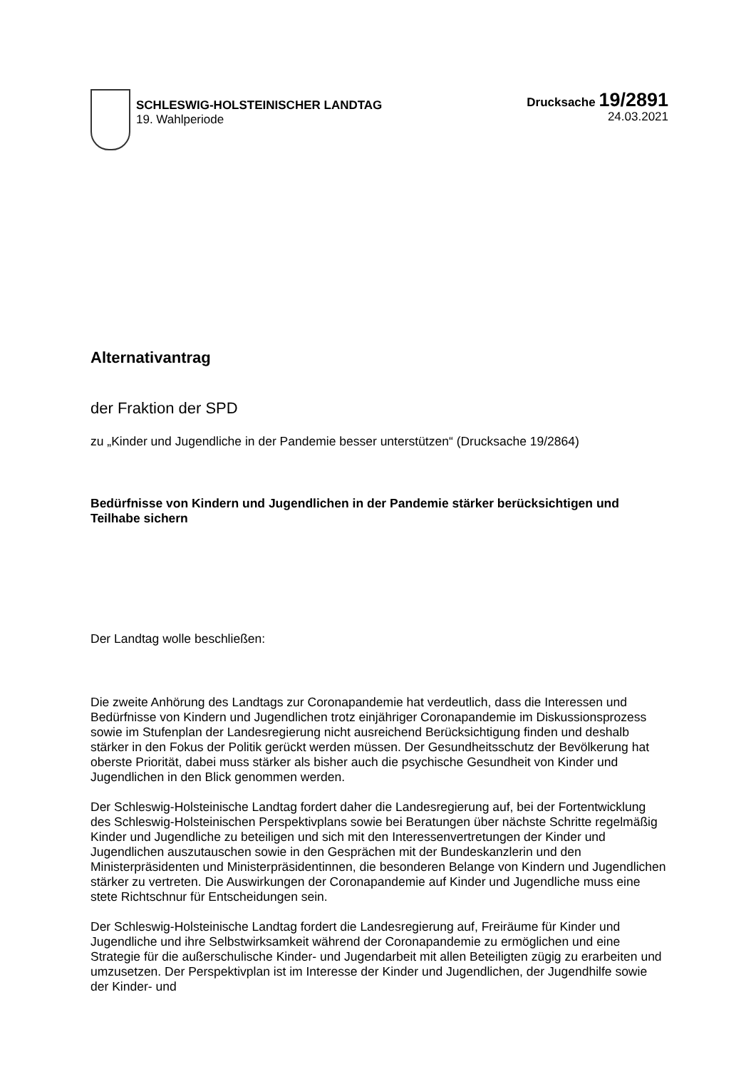SCHLESWIG-HOLSTEINISCHER LANDTAG
19. Wahlperiode
Drucksache 19/2891
24.03.2021
Alternativantrag
der Fraktion der SPD
zu „Kinder und Jugendliche in der Pandemie besser unterstützen“ (Drucksache 19/2864)
Bedürfnisse von Kindern und Jugendlichen in der Pandemie stärker berücksichtigen und Teilhabe sichern
Der Landtag wolle beschließen:
Die zweite Anhörung des Landtags zur Coronapandemie hat verdeutlich, dass die Interessen und Bedürfnisse von Kindern und Jugendlichen trotz einjähriger Coronapandemie im Diskussionsprozess sowie im Stufenplan der Landesregierung nicht ausreichend Berücksichtigung finden und deshalb stärker in den Fokus der Politik gerückt werden müssen. Der Gesundheitsschutz der Bevölkerung hat oberste Priorität, dabei muss stärker als bisher auch die psychische Gesundheit von Kinder und Jugendlichen in den Blick genommen werden.
Der Schleswig-Holsteinische Landtag fordert daher die Landesregierung auf, bei der Fortentwicklung des Schleswig-Holsteinischen Perspektivplans sowie bei Beratungen über nächste Schritte regelmäßig Kinder und Jugendliche zu beteiligen und sich mit den Interessenvertretungen der Kinder und Jugendlichen auszutauschen sowie in den Gesprächen mit der Bundeskanzlerin und den Ministerpräsidenten und Ministerpräsidentinnen, die besonderen Belange von Kindern und Jugendlichen stärker zu vertreten. Die Auswirkungen der Coronapandemie auf Kinder und Jugendliche muss eine stete Richtschnur für Entscheidungen sein.
Der Schleswig-Holsteinische Landtag fordert die Landesregierung auf, Freiräume für Kinder und Jugendliche und ihre Selbstwirksamkeit während der Coronapandemie zu ermöglichen und eine Strategie für die außerschulische Kinder- und Jugendarbeit mit allen Beteiligten zügig zu erarbeiten und umzusetzen. Der Perspektivplan ist im Interesse der Kinder und Jugendlichen, der Jugendhilfe sowie der Kinder- und